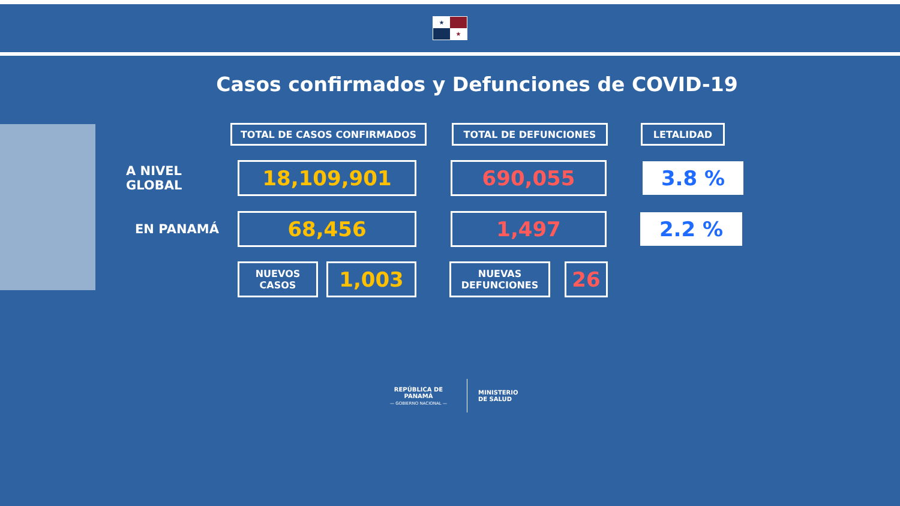★ ★
Casos confirmados y Defunciones de COVID-19
TOTAL DE CASOS CONFIRMADOS TOTAL DE DEFUNCIONES LETALIDAD
A NIVEL GLOBAL
18,109,901 690,055
3.8 %
EN PANAMÁ
68,456 1,497
2.2 %
NUEVOS
CASOS
1,003
NUEVAS
DEFUNCIONES
26
REPÚBLICA DE PANAMÁ
— GOBIERNO NACIONAL —
MINISTERIO
DE SALUD